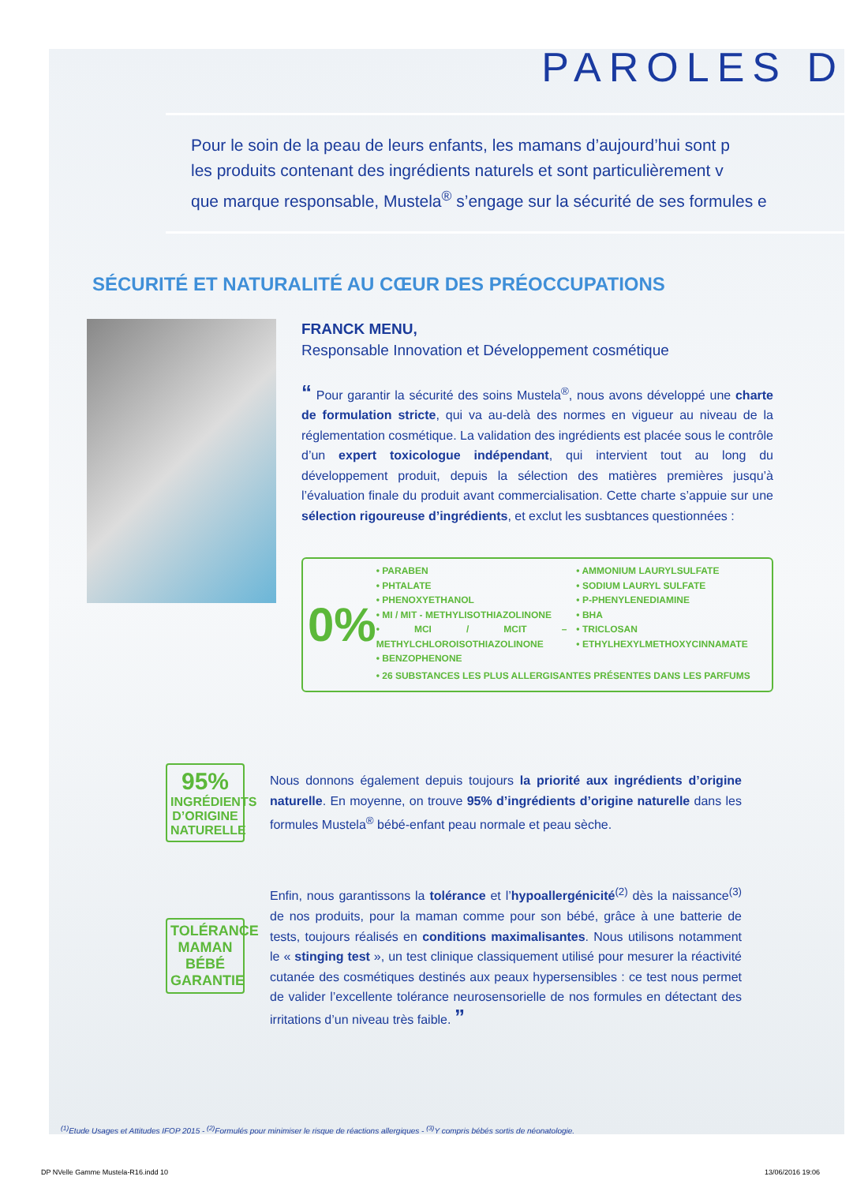PAROLES D
Pour le soin de la peau de leurs enfants, les mamans d’aujourd’hui sont p
les produits contenant des ingrédients naturels et sont particulièrement v
que marque responsable, Mustela<sup>®</sup> s’engage sur la sécurité de ses formules e
SÉCURITÉ ET NATURALITÉ AU CŒUR DES PRÉOCCUPATIONS
FRANCK MENU,
Responsable Innovation et Développement cosmétique
“ Pour garantir la sécurité des soins Mustela<sup>®</sup>, nous avons développé une charte de formulation stricte, qui va au-delà des normes en vigueur au niveau de la réglementation cosmétique. La validation des ingrédients est placée sous le contrôle d’un expert toxicologue indépendant, qui intervient tout au long du développement produit, depuis la sélection des matières premières jusqu’à l’évaluation finale du produit avant commercialisation. Cette charte s’appuie sur une sélection rigoureuse d’ingrédients, et exclut les susbtances questionnées :
0%
• PARABEN
• PHTALATE
• PHENOXYETHANOL
• MI / MIT - METHYLISOTHIAZOLINONE
• MCI / MCIT – METHYLCHLOROISOTHIAZOLINONE
• BENZOPHENONE
• AMMONIUM LAURYLSULFATE
• SODIUM LAURYL SULFATE
• P-PHENYLENEDIAMINE
• BHA
• TRICLOSAN
• ETHYLHEXYLMETHOXYCINNAMATE
• 26 SUBSTANCES LES PLUS ALLERGISANTES PRÉSENTES DANS LES PARFUMS
95%
INGRÉDIENTS D’ORIGINE NATURELLE
Nous donnons également depuis toujours la priorité aux ingrédients d’origine naturelle. En moyenne, on trouve 95% d’ingrédients d’origine naturelle dans les formules Mustela<sup>®</sup> bébé-enfant peau normale et peau sèche.
TOLÉRANCE
MAMAN
BÉBÉ
GARANTIE
Enfin, nous garantissons la tolérance et l’hypoallergénicité<sup>(2)</sup> dès la naissance<sup>(3)</sup> de nos produits, pour la maman comme pour son bébé, grâce à une batterie de tests, toujours réalisés en conditions maximalisantes. Nous utilisons notamment le « stinging test », un test clinique classiquement utilisé pour mesurer la réactivité cutanée des cosmétiques destinés aux peaux hypersensibles : ce test nous permet de valider l’excellente tolérance neurosensorielle de nos formules en détectant des irritations d’un niveau très faible. ”
<sup>(1)</sup> Etude Usages et Attitudes IFOP 2015 - <sup>(2)</sup>Formulés pour minimiser le risque de réactions allergiques - <sup>(3)</sup>Y compris bébés sortis de néonatologie.
DP NVelle Gamme Mustela-R16.indd 10 13/06/2016 19:06